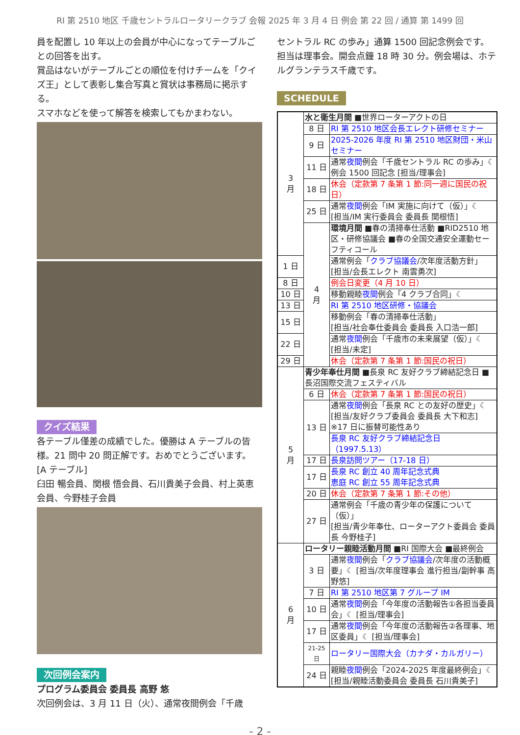RI 第 2510 地区 千歳セントラルロータリークラブ 会報 2025 年 3 月 4 日 例会 第 22 回 / 通算 第 1499 回
員を配置し 10 年以上の会員が中心になってテーブルごとの回答を出す。
賞品はないがテーブルごとの順位を付けチームを「クイズ王」として表彰し集合写真と賞状は事務局に掲示する。
スマホなどを使って解答を検索してもかまわない。
クイズ結果
各テーブル僅差の成績でした。優勝は A テーブルの皆様。21 問中 20 問正解です。おめでとうございます。
[A テーブル]
臼田 暢会員、関根 悟会員、石川貴美子会員、村上英恵会員、今野桂子会員
次回例会案内
プログラム委員会 委員長 高野 悠
次回例会は、3 月 11 日（火）、通常夜間例会「千歳
セントラル RC の歩み」通算 1500 回記念例会です。担当は理事会。開会点鐘 18 時 30 分。例会場は、ホテルグランテラス千歳です。
SCHEDULE
| 3 月 | 水と衛生月間 ■世界ローターアクトの日 | |
| | 8 日 | RI 第 2510 地区会長エレクト研修セミナー |
| | 9 日 | 2025-2026 年度 RI 第 2510 地区財団・米山セミナー |
| | 11 日 | 通常 夜間 例会「千歳セントラル RC の歩み」☾ 例会 1500 回記念 [担当/理事会] |
| | 18 日 | 休会（定款第 7 条第 1 節:同一週に国民の祝日） |
| | 25 日 | 通常 夜間 例会「IM 実施に向けて（仮）」☾ [担当/IM 実行委員会 委員長 関根悟] |
| | 4 月 | 環境月間 ■春の清掃奉仕活動 ■RID2510 地区・研修協議会 ■春の全国交通安全運動セーフティコール |
| 1 日 | | 通常例会「 クラブ協議会 /次年度活動方針」 [担当/会長エレクト 南雲勇次] |
| 8 日 | | 例会日変更（4 月 10 日） |
| 10 日 | | 移動親睦 夜間 例会「4 クラブ合同」☾ |
| 13 日 | | RI 第 2510 地区研修・協議会 |
| 15 日 | | 移動例会「春の清掃奉仕活動」 [担当/社会奉仕委員会 委員長 入口浩一郎] |
| 22 日 | | 通常 夜間 例会「千歳市の未来展望（仮）」☾ [担当/未定] |
| 29 日 | | 休会（定款第 7 条第 1 節:国民の祝日） |
| 5 月 | 青少年奉仕月間 ■長泉 RC 友好クラブ締結記念日 ■長沼国際交流フェスティバル | |
| | 6 日 | 休会（定款第 7 条第 1 節:国民の祝日） |
| | 13 日 | 通常 夜間 例会「長泉 RC との友好の歴史」☾ [担当/友好クラブ委員会 委員長 大下和志] ※17 日に振替可能性あり |
| | | 長泉 RC 友好クラブ締結記念日（1997.5.13） |
| | 17 日 | 長泉訪問ツアー（17-18 日） |
| | 17 日 | 長泉 RC 創立 40 周年記念式典 恵庭 RC 創立 55 周年記念式典 |
| | 20 日 | 休会（定款第 7 条第 1 節:その他） |
| | 27 日 | 通常例会「千歳の青少年の保護について（仮）」 [担当/青少年奉仕、ローターアクト委員会 委員長 今野桂子] |
| 6 月 | ロータリー親睦活動月間 ■RI 国際大会 ■最終例会 | |
| | 3 日 | 通常 夜間 例会「 クラブ協議会 /次年度の活動概要」☾ [担当/次年度理事会 進行担当/副幹事 高野悠] |
| | 7 日 | RI 第 2510 地区第 7 グループ IM |
| | 10 日 | 通常 夜間 例会「今年度の活動報告①各担当委員会」☾ [担当/理事会] |
| | 17 日 | 通常 夜間 例会「今年度の活動報告②各理事、地区委員」☾ [担当/理事会] |
| | 21-25 日 | ロータリー国際大会（カナダ・カルガリー） |
| | 24 日 | 親睦 夜間 例会「2024-2025 年度最終例会」☾ [担当/親睦活動委員会 委員長 石川貴美子] |
- 2 -